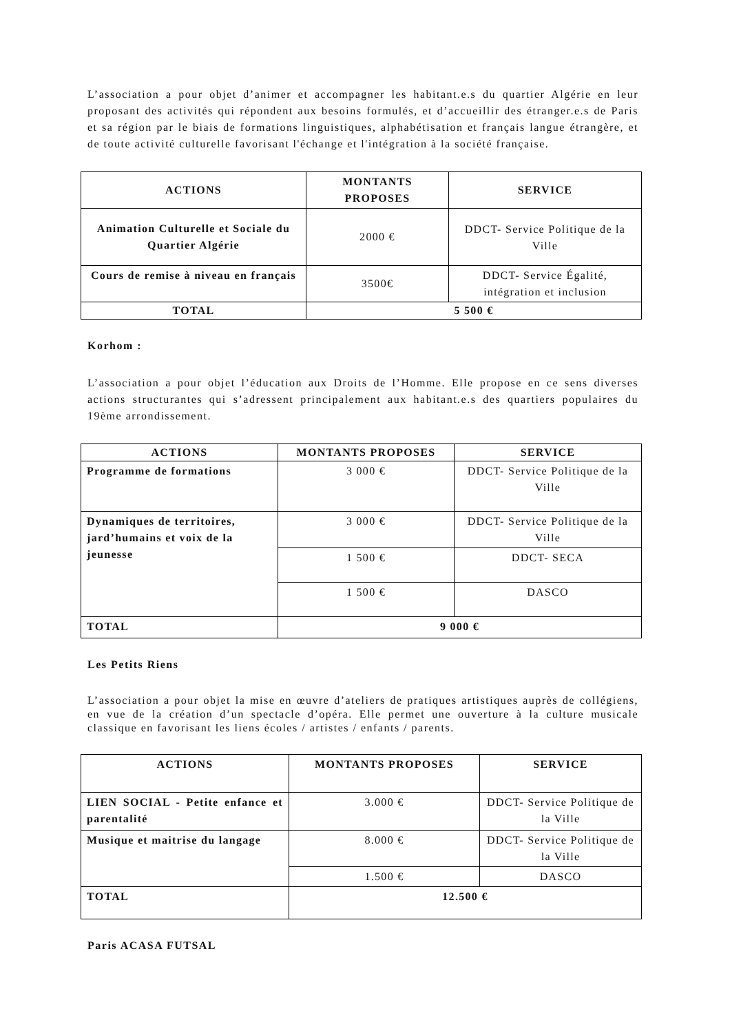L’association a pour objet d’animer et accompagner les habitant.e.s du quartier Algérie en leur proposant des activités qui répondent aux besoins formulés, et d’accueillir des étranger.e.s de Paris et sa région par le biais de formations linguistiques, alphabétisation et français langue étrangère, et de toute activité culturelle favorisant l'échange et l'intégration à la société française.
| ACTIONS | MONTANTS PROPOSES | SERVICE |
| --- | --- | --- |
| Animation Culturelle et Sociale du Quartier Algérie | 2000 € | DDCT- Service Politique de la Ville |
| Cours de remise à niveau en français | 3500€ | DDCT- Service Égalité, intégration et inclusion |
| TOTAL | 5 500 € | |
Korhom :
L’association a pour objet l’éducation aux Droits de l’Homme. Elle propose en ce sens diverses actions structurantes qui s’adressent principalement aux habitant.e.s des quartiers populaires du 19ème arrondissement.
| ACTIONS | MONTANTS PROPOSES | SERVICE |
| --- | --- | --- |
| Programme de formations | 3 000 € | DDCT- Service Politique de la Ville |
| Dynamiques de territoires, jard’humains et voix de la jeunesse | 3 000 € | DDCT- Service Politique de la Ville |
| | 1 500 € | DDCT- SECA |
| | 1 500 € | DASCO |
| TOTAL | 9 000 € | |
Les Petits Riens
L’association a pour objet la mise en œuvre d’ateliers de pratiques artistiques auprès de collégiens, en vue de la création d’un spectacle d’opéra. Elle permet une ouverture à la culture musicale classique en favorisant les liens écoles / artistes / enfants / parents.
| ACTIONS | MONTANTS PROPOSES | SERVICE |
| --- | --- | --- |
| LIEN SOCIAL - Petite enfance et parentalité | 3.000 € | DDCT- Service Politique de la Ville |
| Musique et maitrise du langage | 8.000 € | DDCT- Service Politique de la Ville |
| | 1.500 € | DASCO |
| TOTAL | 12.500 € | |
Paris ACASA FUTSAL